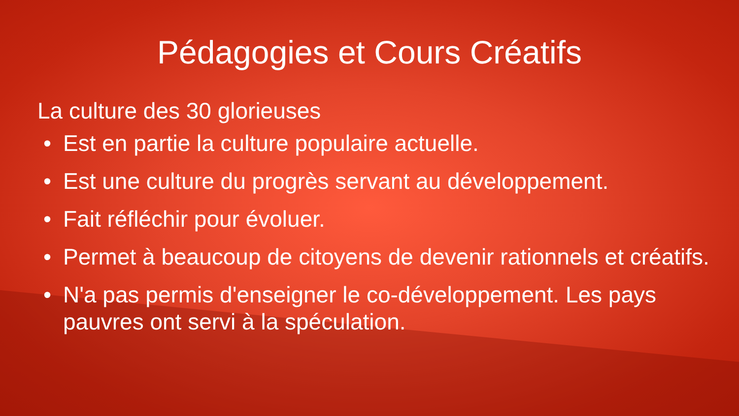Pédagogies et Cours Créatifs
La culture des 30 glorieuses
• Est en partie la culture populaire actuelle.
• Est une culture du progrès servant au développement.
• Fait réfléchir pour évoluer.
• Permet à beaucoup de citoyens de devenir rationnels et créatifs.
• N'a pas permis d'enseigner le co-développement. Les pays pauvres ont servi à la spéculation.